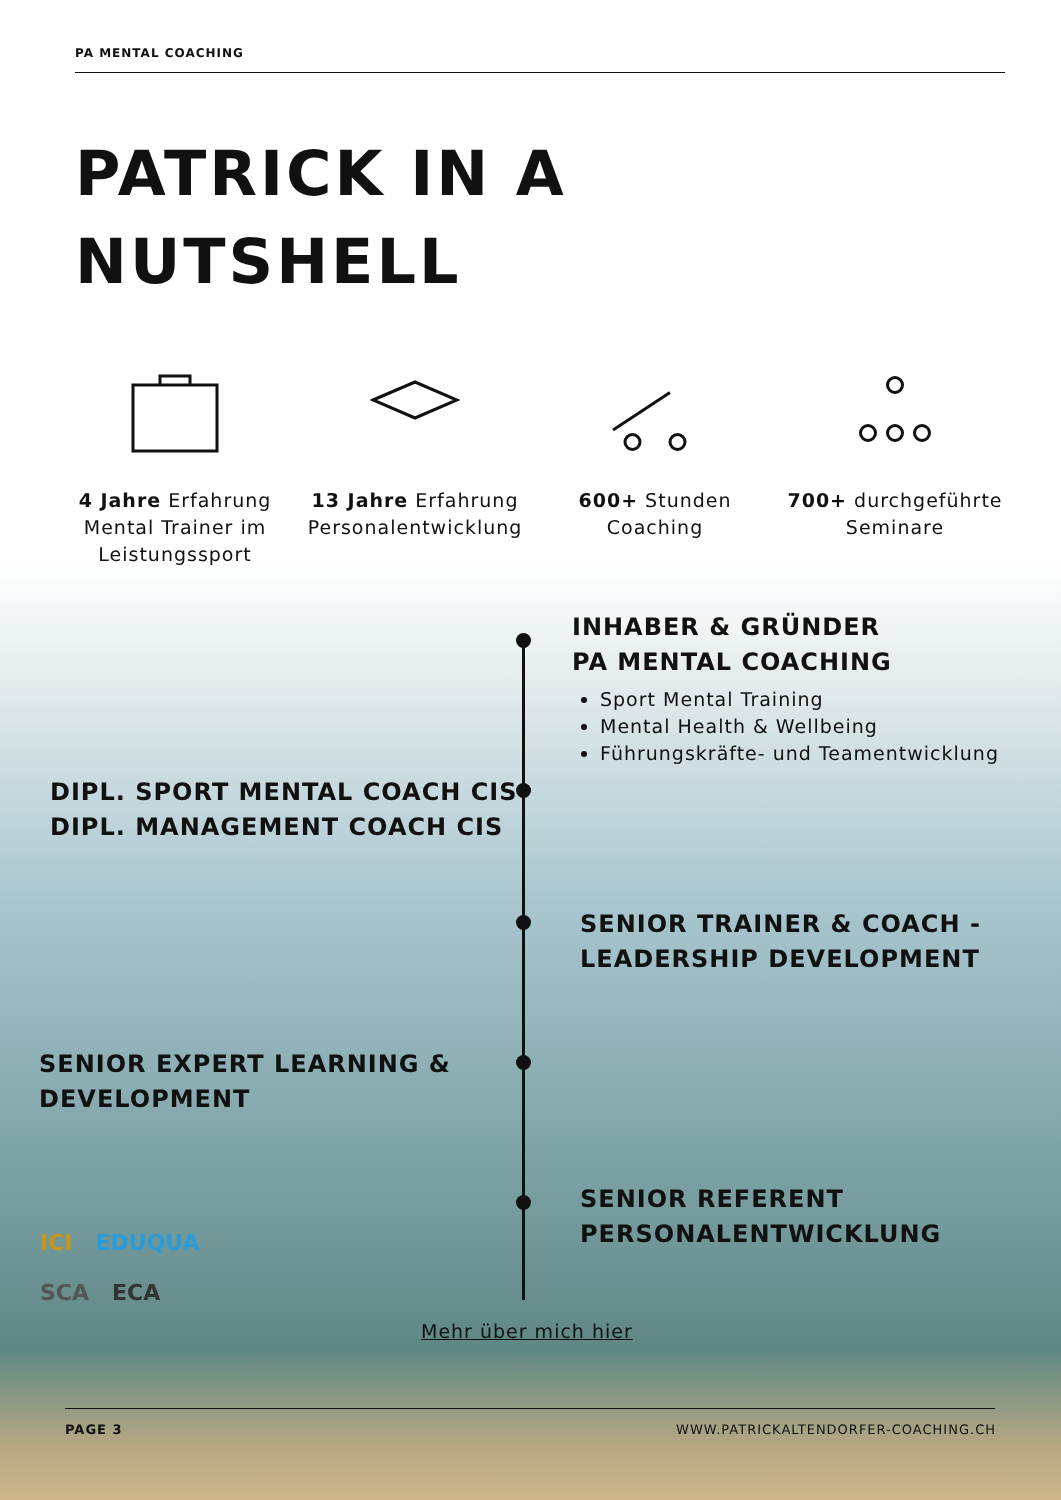PA MENTAL COACHING
PATRICK IN A
NUTSHELL
4 Jahre Erfahrung Mental Trainer im Leistungssport
13 Jahre Erfahrung Personalentwicklung
600+ Stunden Coaching
700+ durchgeführte Seminare
INHABER & GRÜNDER
PA MENTAL COACHING
Sport Mental Training
Mental Health & Wellbeing
Führungskräfte- und Teamentwicklung
DIPL. SPORT MENTAL COACH CIS
DIPL. MANAGEMENT COACH CIS
SENIOR TRAINER & COACH -
LEADERSHIP DEVELOPMENT
SENIOR EXPERT LEARNING &
DEVELOPMENT
SENIOR REFERENT
PERSONALENTWICKLUNG
ICI EDUQUA
SCA ECA
Mehr über mich hier
PAGE 3
WWW.PATRICKALTENDORFER-COACHING.CH